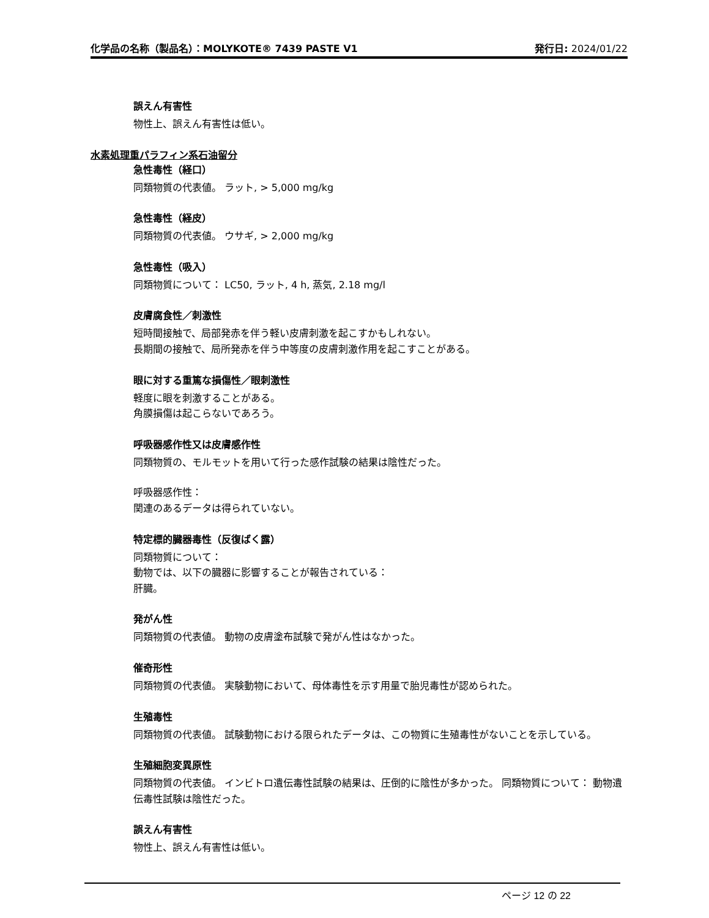化学品の名称（製品名）：MOLYKOTE® 7439 PASTE V1 発行日: 2024/01/22
誤えん有害性
物性上、誤えん有害性は低い。
水素処理重パラフィン系石油留分
急性毒性（経口）
同類物質の代表値。 ラット, > 5,000 mg/kg
急性毒性（経皮）
同類物質の代表値。 ウサギ, > 2,000 mg/kg
急性毒性（吸入）
同類物質について： LC50, ラット, 4 h, 蒸気, 2.18 mg/l
皮膚腐食性／刺激性
短時間接触で、局部発赤を伴う軽い皮膚刺激を起こすかもしれない。
長期間の接触で、局所発赤を伴う中等度の皮膚刺激作用を起こすことがある。
眼に対する重篤な損傷性／眼刺激性
軽度に眼を刺激することがある。
角膜損傷は起こらないであろう。
呼吸器感作性又は皮膚感作性
同類物質の、モルモットを用いて行った感作試験の結果は陰性だった。
呼吸器感作性：
関連のあるデータは得られていない。
特定標的臓器毒性（反復ばく露）
同類物質について：
動物では、以下の臓器に影響することが報告されている：
肝臓。
発がん性
同類物質の代表値。 動物の皮膚塗布試験で発がん性はなかった。
催奇形性
同類物質の代表値。 実験動物において、母体毒性を示す用量で胎児毒性が認められた。
生殖毒性
同類物質の代表値。 試験動物における限られたデータは、この物質に生殖毒性がないことを示している。
生殖細胞変異原性
同類物質の代表値。 インビトロ遺伝毒性試験の結果は、圧倒的に陰性が多かった。 同類物質について： 動物遺伝毒性試験は陰性だった。
誤えん有害性
物性上、誤えん有害性は低い。
ページ 12 の 22